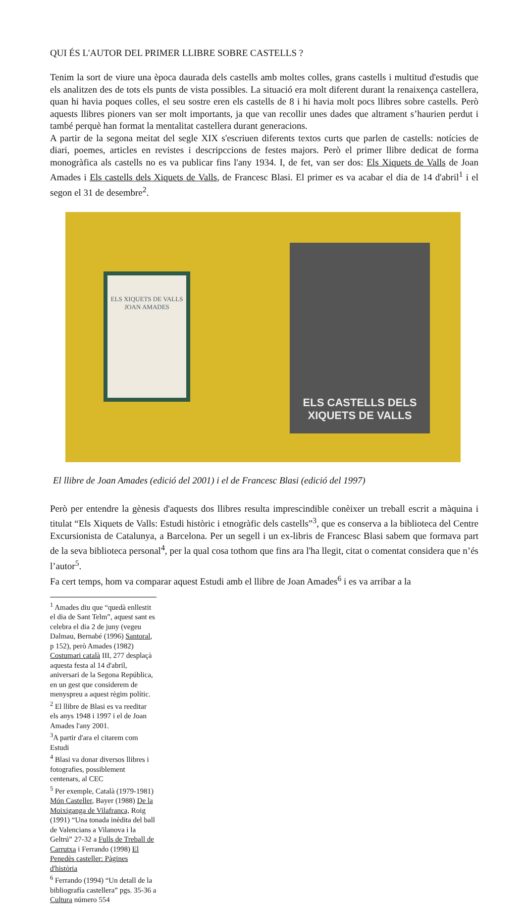QUI ÉS L'AUTOR DEL PRIMER LLIBRE SOBRE CASTELLS ?
Tenim la sort de viure una època daurada dels castells amb moltes colles, grans castells i multitud d'estudis que els analitzen des de tots els punts de vista possibles. La situació era molt diferent durant la renaixença castellera, quan hi havia poques colles, el seu sostre eren els castells de 8 i hi havia molt pocs llibres sobre castells. Però aquests llibres pioners van ser molt importants, ja que van recollir unes dades que altrament s’haurien perdut i també perquè han format la mentalitat castellera durant generacions.
A partir de la segona meitat del segle XIX s'escriuen diferents textos curts que parlen de castells: notícies de diari, poemes, articles en revistes i descripccions de festes majors. Però el primer llibre dedicat de forma monogràfica als castells no es va publicar fins l'any 1934. I, de fet, van ser dos: Els Xiquets de Valls de Joan Amades i Els castells dels Xiquets de Valls, de Francesc Blasi. El primer es va acabar el dia de 14 d'abril<sup>1</sup> i el segon el 31 de desembre<sup>2</sup>.
ELS XIQUETS DE VALLS
JOAN AMADES
ELS CASTELLS DELS XIQUETS DE VALLS
El llibre de Joan Amades (edició del 2001) i el de Francesc Blasi (edició del 1997)
Però per entendre la gènesis d'aquests dos llibres resulta imprescindible conèixer un treball escrit a màquina i titulat “Els Xiquets de Valls: Estudi històric i etnogràfic dels castells”<sup>3</sup>, que es conserva a la biblioteca del Centre Excursionista de Catalunya, a Barcelona. Per un segell i un ex-libris de Francesc Blasi sabem que formava part de la seva biblioteca personal<sup>4</sup>, per la qual cosa tothom que fins ara l'ha llegit, citat o comentat considera que n’és l’autor<sup>5</sup>.
Fa cert temps, hom va comparar aquest Estudi amb el llibre de Joan Amades<sup>6</sup> i es va arribar a la
<sup>1</sup> Amades diu que “quedà enllestit el dia de Sant Telm”, aquest sant es celebra el dia 2 de juny (vegeu Dalmau, Bernabé (1996) Santoral, p 152), però Amades (1982) Costumari català III, 277 desplaçà aquesta festa al 14 d'abril, aniversari de la Segona República, en un gest que considerem de menyspreu a aquest règim polític.
<sup>2</sup> El llibre de Blasi es va reeditar els anys 1948 i 1997 i el de Joan Amades l'any 2001.
<sup>3</sup> A partir d'ara el citarem com Estudi
<sup>4</sup> Blasi va donar diversos llibres i fotografies, possiblement centenars, al CEC
<sup>5</sup> Per exemple, Català (1979-1981) Món Casteller, Bayer (1988) De la Moixiganga de Vilafranca, Roig (1991) “Una tonada inèdita del ball de Valencians a Vilanova i la Geltrú” 27-32 a Fulls de Treball de Carrutxa i Ferrando (1998) El Penedès casteller: Pàgines d'història
<sup>6</sup> Ferrando (1994) “Un detall de la bibliografía castellera” pgs. 35-36 a Cultura número 554